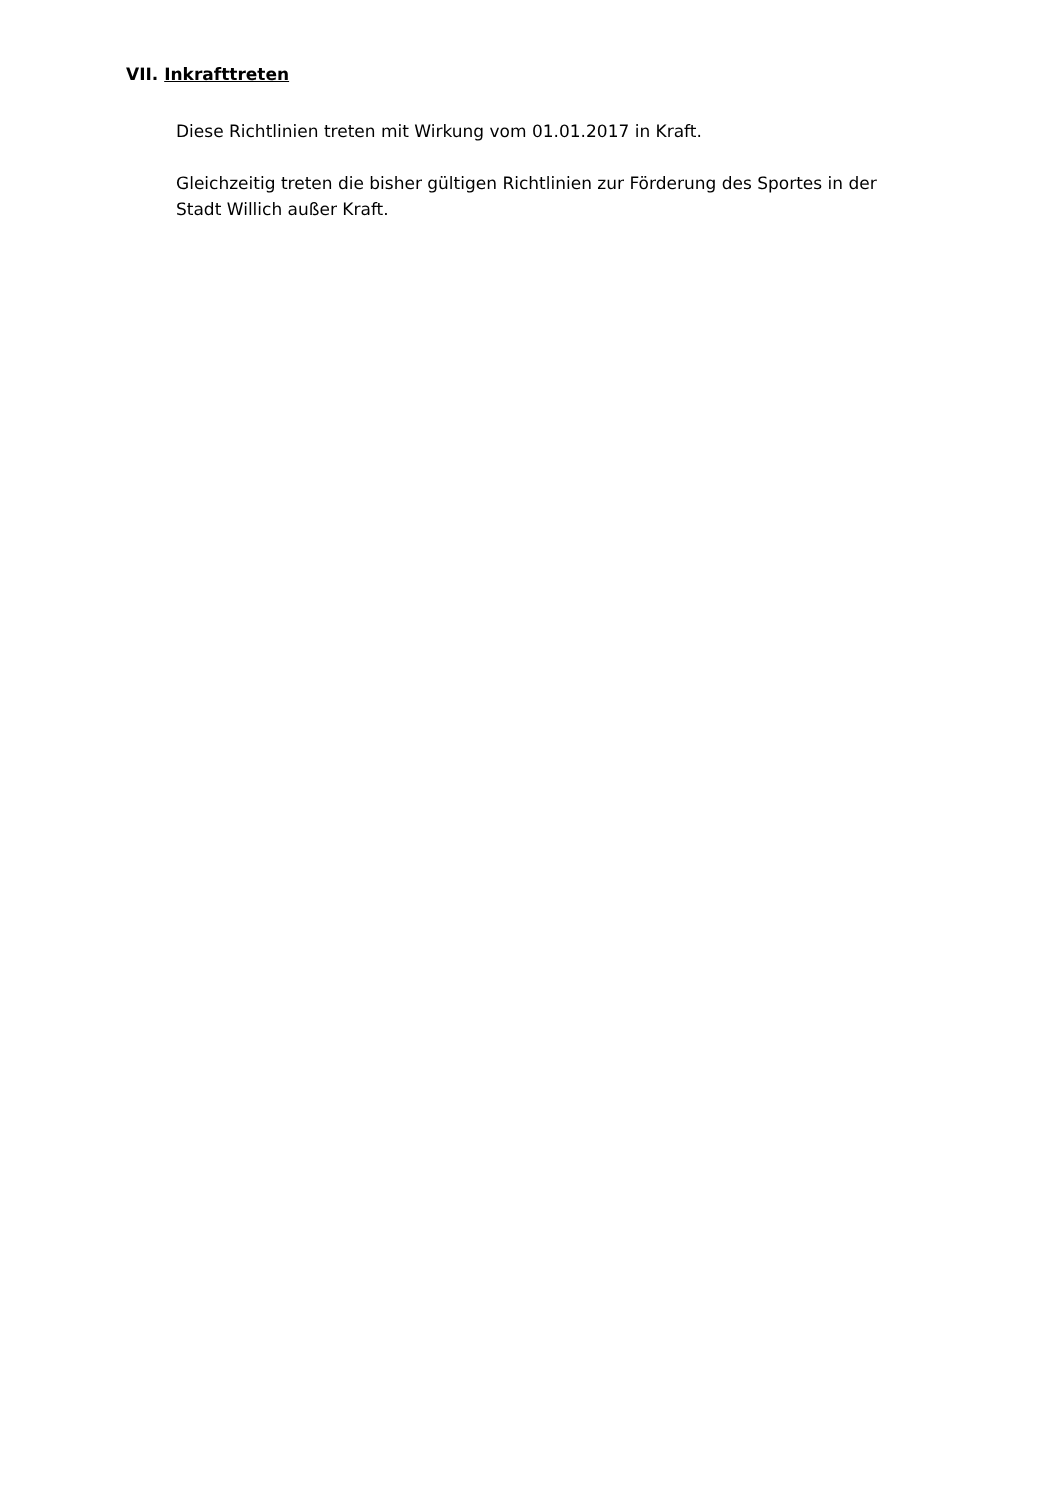VII. Inkrafttreten
Diese Richtlinien treten mit Wirkung vom 01.01.2017 in Kraft.
Gleichzeitig treten die bisher gültigen Richtlinien zur Förderung des Sportes in der Stadt Willich außer Kraft.